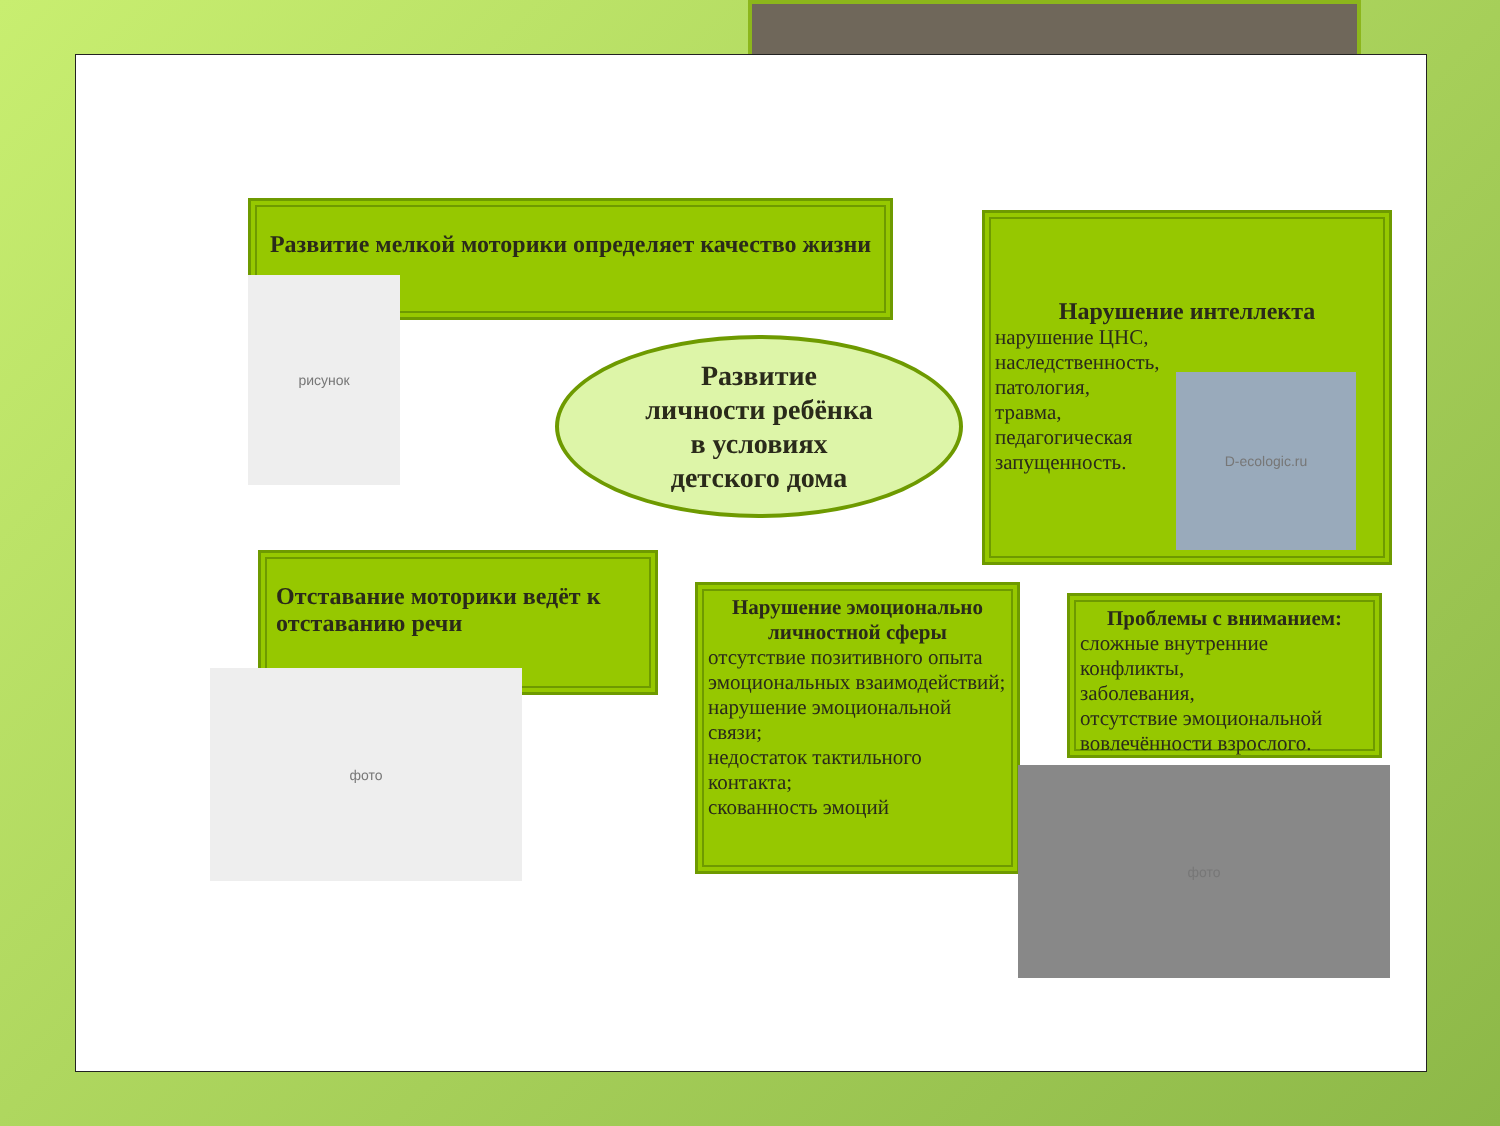Развитие мелкой моторики определяет качество жизни
рисунок
Нарушение интеллекта
нарушение ЦНС,
наследственность,
патология,
травма,
педагогическая
запущенность.
D-ecologic.ru
Развитие
личности ребёнка
в условиях
детского дома
Отставание моторики ведёт к отставанию речи
фото
Нарушение эмоционально личностной сферы
отсутствие позитивного опыта эмоциональных взаимодействий;
нарушение эмоциональной связи;
недостаток тактильного контакта;
скованность эмоций
Проблемы с вниманием:
сложные внутренние конфликты,
заболевания,
отсутствие эмоциональной вовлечённости взрослого.
фото